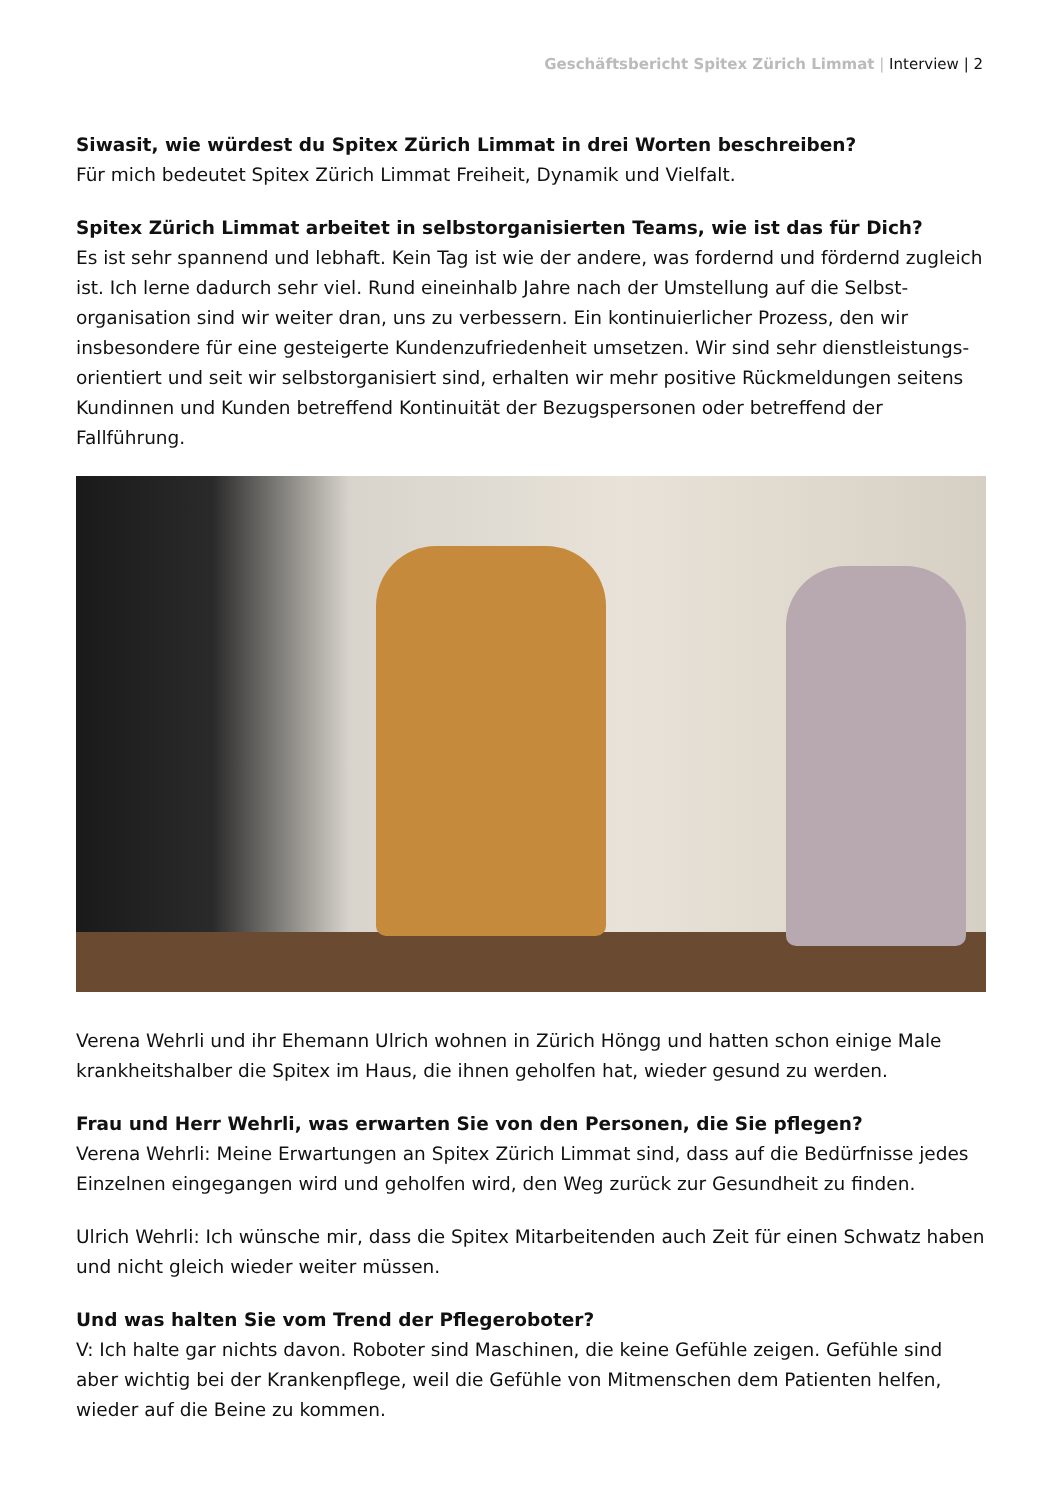Geschäftsbericht Spitex Zürich Limmat | Interview | 2
Siwasit, wie würdest du Spitex Zürich Limmat in drei Worten beschreiben?
Für mich bedeutet Spitex Zürich Limmat Freiheit, Dynamik und Vielfalt.
Spitex Zürich Limmat arbeitet in selbstorganisierten Teams, wie ist das für Dich?
Es ist sehr spannend und lebhaft. Kein Tag ist wie der andere, was fordernd und fördernd zugleich ist. Ich lerne dadurch sehr viel. Rund eineinhalb Jahre nach der Umstellung auf die Selbst­organisation sind wir weiter dran, uns zu verbessern. Ein kontinuierlicher Prozess, den wir insbesondere für eine gesteigerte Kundenzufriedenheit umsetzen. Wir sind sehr dienstleistungs­orientiert und seit wir selbstorganisiert sind, erhalten wir mehr positive Rückmeldungen seitens Kundinnen und Kunden betreffend Kontinuität der Bezugspersonen oder betreffend der Fallführung.
Verena Wehrli und ihr Ehemann Ulrich wohnen in Zürich Höngg und hatten schon einige Male krankheitshalber die Spitex im Haus, die ihnen geholfen hat, wieder gesund zu werden.
Frau und Herr Wehrli, was erwarten Sie von den Personen, die Sie pflegen?
Verena Wehrli: Meine Erwartungen an Spitex Zürich Limmat sind, dass auf die Bedürfnisse jedes Einzelnen eingegangen wird und geholfen wird, den Weg zurück zur Gesundheit zu finden.
Ulrich Wehrli: Ich wünsche mir, dass die Spitex Mitarbeitenden auch Zeit für einen Schwatz haben und nicht gleich wieder weiter müssen.
Und was halten Sie vom Trend der Pflegeroboter?
V: Ich halte gar nichts davon. Roboter sind Maschinen, die keine Gefühle zeigen. Gefühle sind aber wichtig bei der Krankenpflege, weil die Gefühle von Mitmenschen dem Patienten helfen, wieder auf die Beine zu kommen.